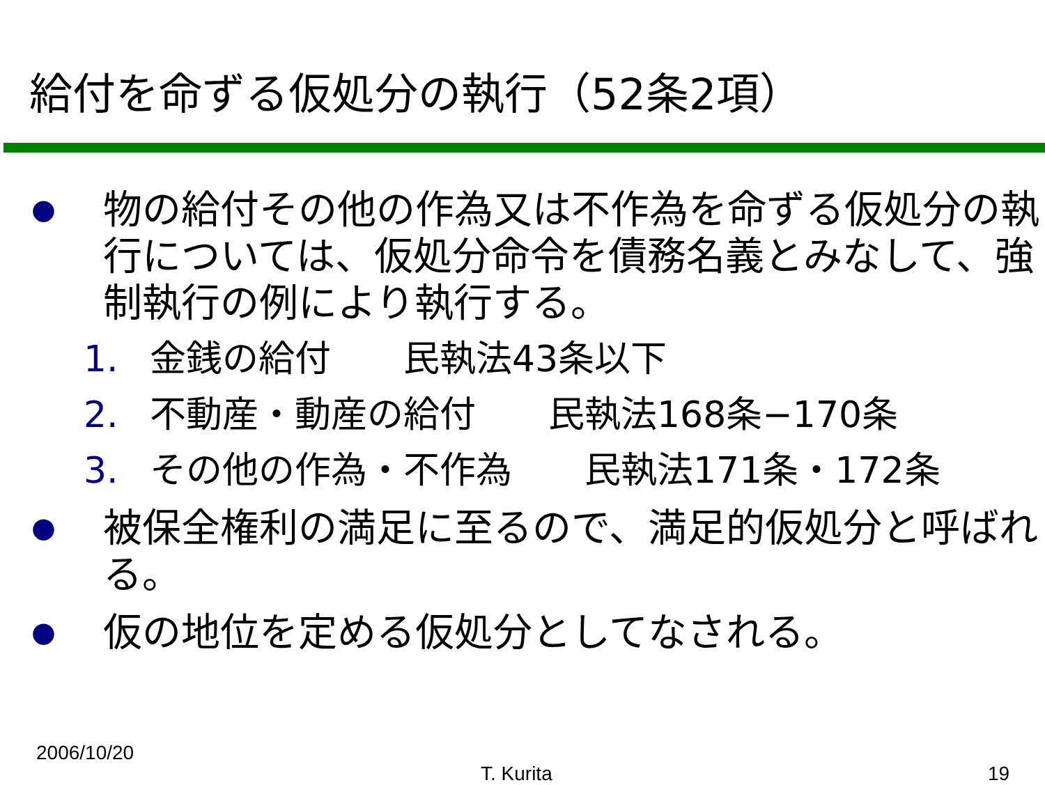給付を命ずる仮処分の執行（52条2項）
● 物の給付その他の作為又は不作為を命ずる仮処分の執行については、仮処分命令を債務名義とみなして、強制執行の例により執行する。
1. 金銭の給付　　民執法43条以下
2. 不動産・動産の給付　　民執法168条−170条
3. その他の作為・不作為　　民執法171条・172条
● 被保全権利の満足に至るので、満足的仮処分と呼ばれる。
● 仮の地位を定める仮処分としてなされる。
2006/10/20
T. Kurita 19